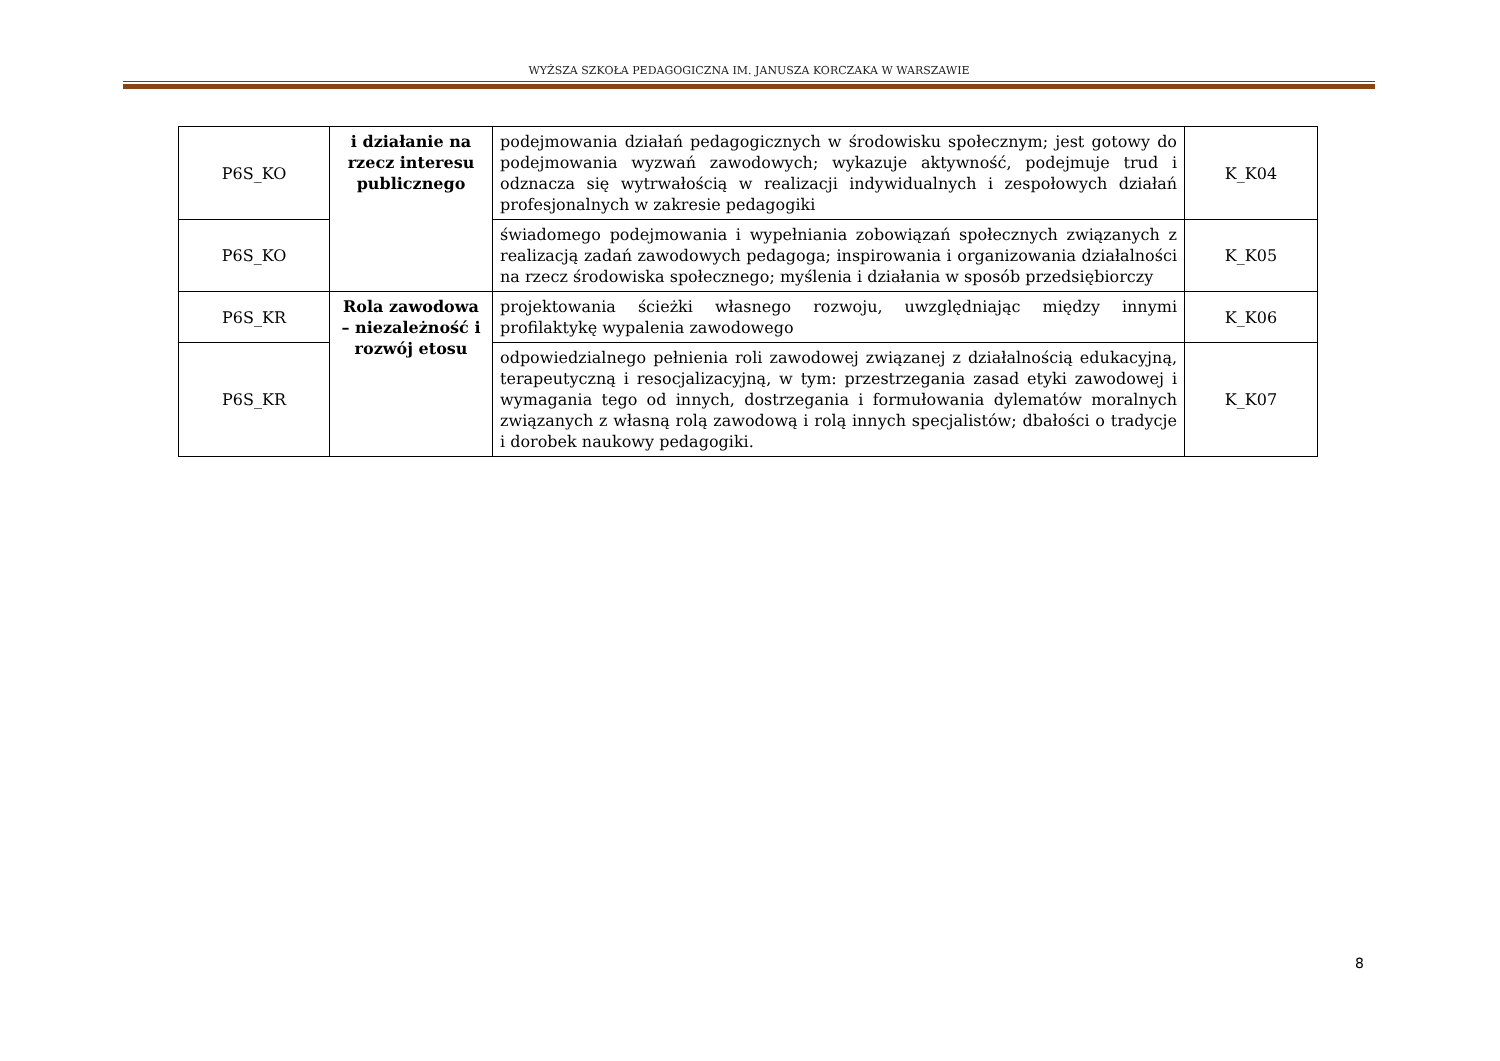WYŻSZA SZKOŁA PEDAGOGICZNA IM. JANUSZA KORCZAKA W WARSZAWIE
| P6S_KO | i działanie na rzecz interesu publicznego | podejmowania działań pedagogicznych w środowisku społecznym; jest gotowy do podejmowania wyzwań zawodowych; wykazuje aktywność, podejmuje trud i odznacza się wytrwałością w realizacji indywidualnych i zespołowych działań profesjonalnych w zakresie pedagogiki | K_K04 |
| P6S_KO | | świadomego podejmowania i wypełniania zobowiązań społecznych związanych z realizacją zadań zawodowych pedagoga; inspirowania i organizowania działalności na rzecz środowiska społecznego; myślenia i działania w sposób przedsiębiorczy | K_K05 |
| P6S_KR | Rola zawodowa – niezależność i rozwój etosu | projektowania ścieżki własnego rozwoju, uwzględniając między innymi profilaktykę wypalenia zawodowego | K_K06 |
| P6S_KR | | odpowiedzialnego pełnienia roli zawodowej związanej z działalnością edukacyjną, terapeutyczną i resocjalizacyjną, w tym: przestrzegania zasad etyki zawodowej i wymagania tego od innych, dostrzegania i formułowania dylematów moralnych związanych z własną rolą zawodową i rolą innych specjalistów; dbałości o tradycje i dorobek naukowy pedagogiki. | K_K07 |
8